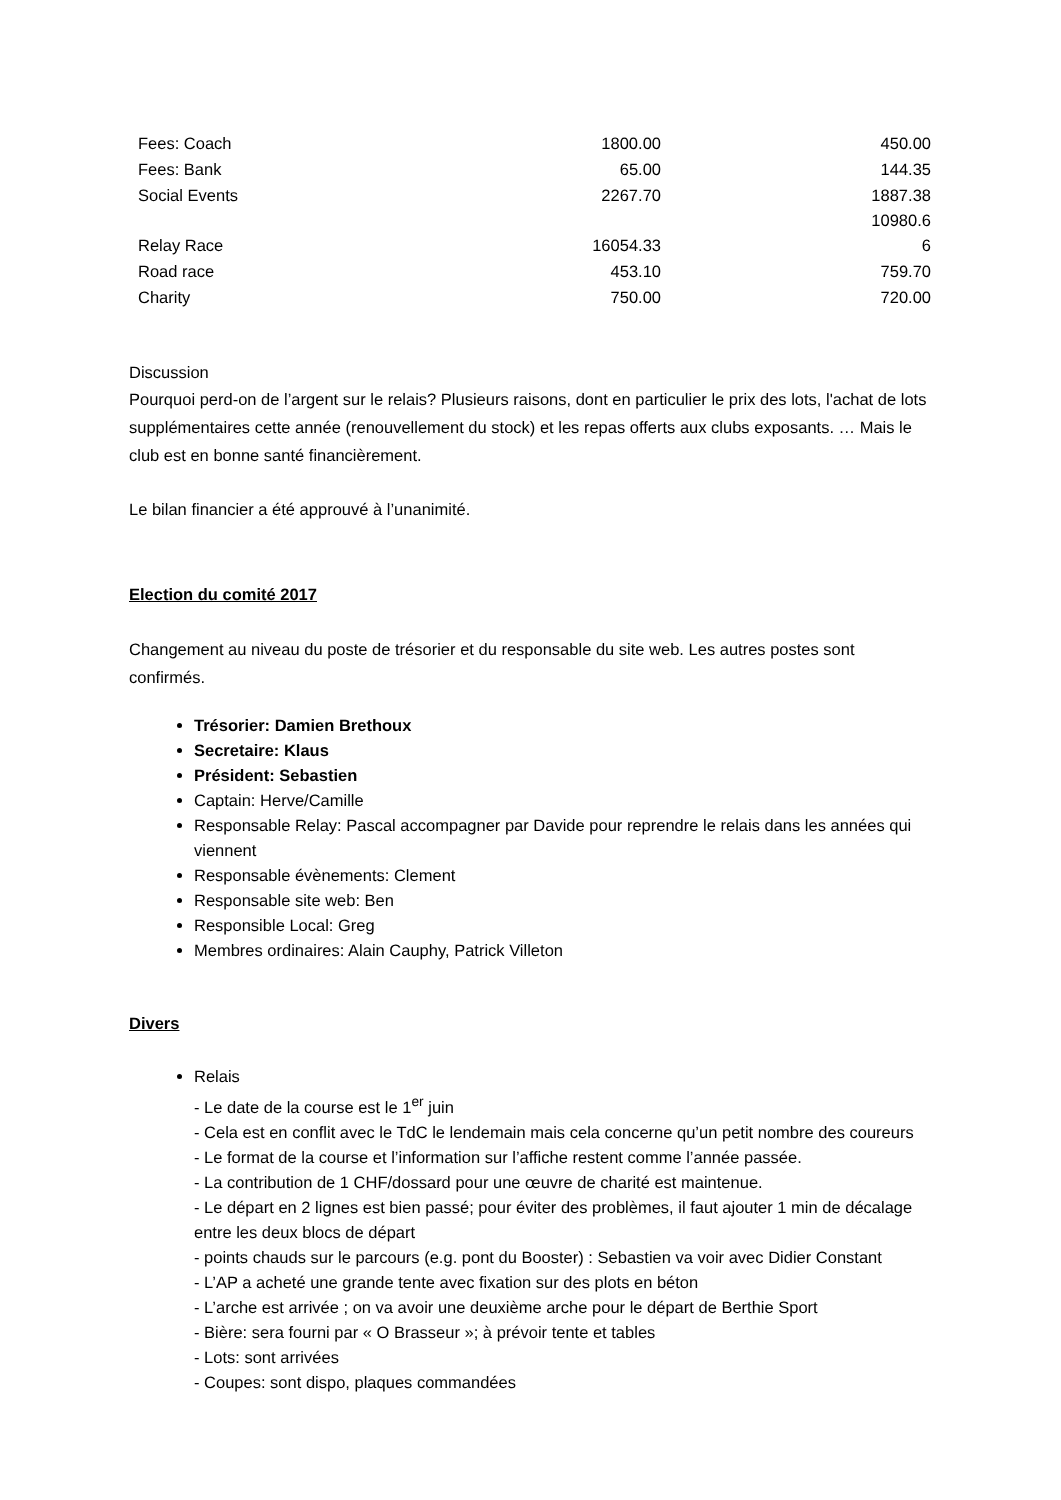| Fees: Coach | 1800.00 | 450.00 |
| Fees: Bank | 65.00 | 144.35 |
| Social Events | 2267.70 | 1887.38 |
| Relay Race | 16054.33 | 10980.6 6 |
| Road race | 453.10 | 759.70 |
| Charity | 750.00 | 720.00 |
Discussion
Pourquoi perd-on de l’argent sur le relais? Plusieurs raisons, dont en particulier le prix des lots, l'achat de lots supplémentaires cette année (renouvellement du stock) et les repas offerts aux clubs exposants. … Mais le club est en bonne santé financièrement.
Le bilan financier a été approuvé à l’unanimité.
Election du comité 2017
Changement au niveau du poste de trésorier et du responsable du site web. Les autres postes sont confirmés.
Trésorier: Damien Brethoux
Secretaire: Klaus
Président: Sebastien
Captain: Herve/Camille
Responsable Relay: Pascal accompagner par Davide pour reprendre le relais dans les années qui viennent
Responsable évènements: Clement
Responsable site web: Ben
Responsible Local: Greg
Membres ordinaires: Alain Cauphy, Patrick Villeton
Divers
Relais
- Le date de la course est le 1<sup>er</sup> juin
- Cela est en conflit avec le TdC le lendemain mais cela concerne qu’un petit nombre des coureurs
- Le format de la course et l’information sur l’affiche restent comme l’année passée.
- La contribution de 1 CHF/dossard pour une œuvre de charité est maintenue.
- Le départ en 2 lignes est bien passé; pour éviter des problèmes, il faut ajouter 1 min de décalage entre les deux blocs de départ
- points chauds sur le parcours (e.g. pont du Booster) : Sebastien va voir avec Didier Constant
- L’AP a acheté une grande tente avec fixation sur des plots en béton
- L’arche est arrivée ; on va avoir une deuxième arche pour le départ de Berthie Sport
- Bière: sera fourni par « O Brasseur »; à prévoir tente et tables
- Lots: sont arrivées
- Coupes: sont dispo, plaques commandées